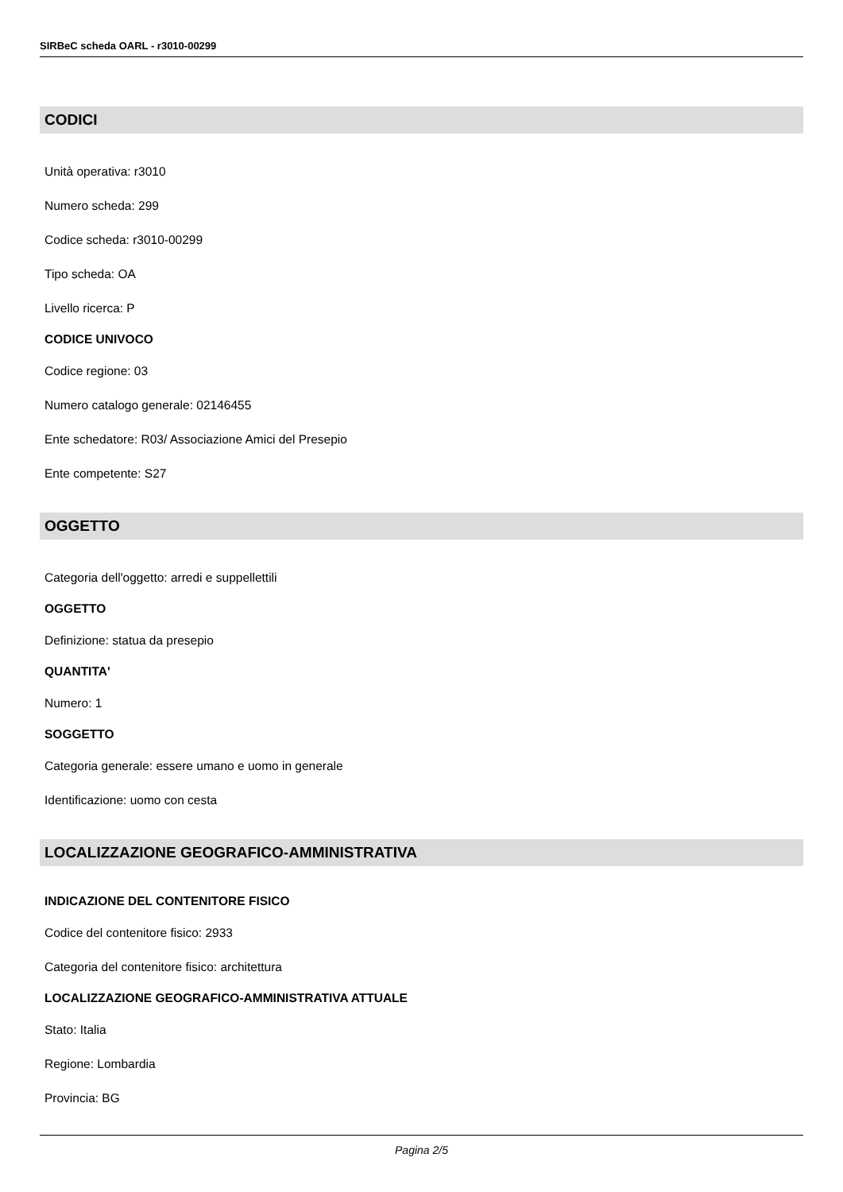SIRBeC scheda OARL - r3010-00299
CODICI
Unità operativa: r3010
Numero scheda: 299
Codice scheda: r3010-00299
Tipo scheda: OA
Livello ricerca: P
CODICE UNIVOCO
Codice regione: 03
Numero catalogo generale: 02146455
Ente schedatore: R03/ Associazione Amici del Presepio
Ente competente: S27
OGGETTO
Categoria dell'oggetto: arredi e suppellettili
OGGETTO
Definizione: statua da presepio
QUANTITA'
Numero: 1
SOGGETTO
Categoria generale: essere umano e uomo in generale
Identificazione: uomo con cesta
LOCALIZZAZIONE GEOGRAFICO-AMMINISTRATIVA
INDICAZIONE DEL CONTENITORE FISICO
Codice del contenitore fisico: 2933
Categoria del contenitore fisico: architettura
LOCALIZZAZIONE GEOGRAFICO-AMMINISTRATIVA ATTUALE
Stato: Italia
Regione: Lombardia
Provincia: BG
Pagina 2/5